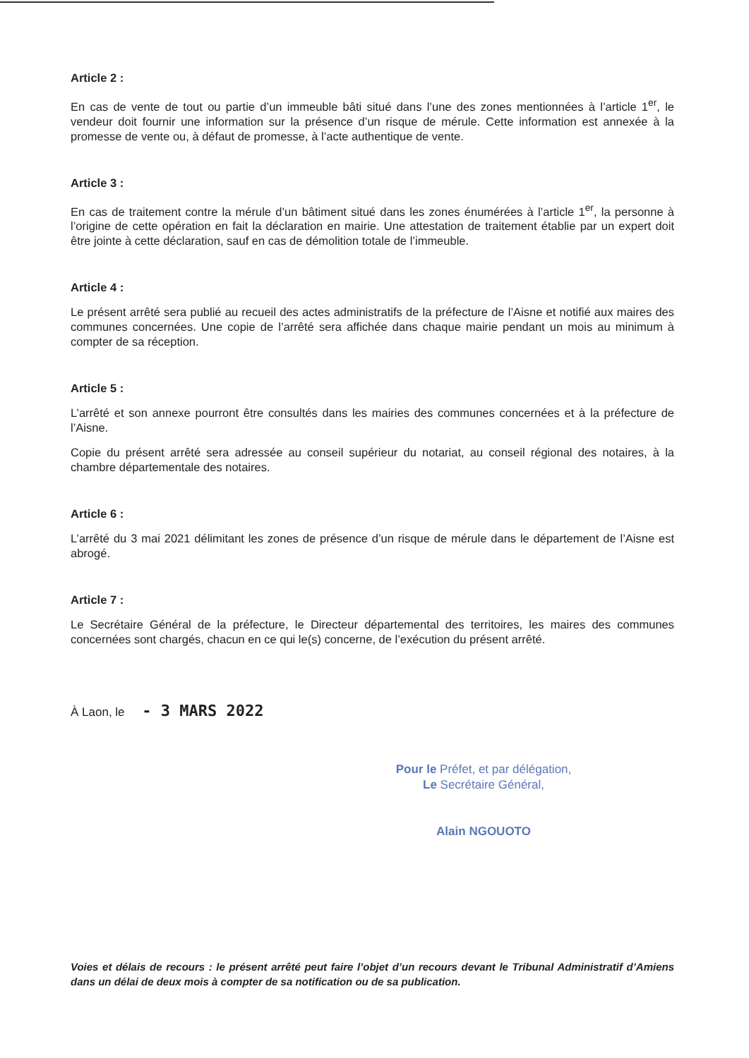Article 2 :
En cas de vente de tout ou partie d’un immeuble bâti situé dans l’une des zones mentionnées à l’article 1<sup>er</sup>, le vendeur doit fournir une information sur la présence d’un risque de mérule. Cette information est annexée à la promesse de vente ou, à défaut de promesse, à l’acte authentique de vente.
Article 3 :
En cas de traitement contre la mérule d’un bâtiment situé dans les zones énumérées à l’article 1<sup>er</sup>, la personne à l’origine de cette opération en fait la déclaration en mairie. Une attestation de traitement établie par un expert doit être jointe à cette déclaration, sauf en cas de démolition totale de l’immeuble.
Article 4 :
Le présent arrêté sera publié au recueil des actes administratifs de la préfecture de l’Aisne et notifié aux maires des communes concernées. Une copie de l’arrêté sera affichée dans chaque mairie pendant un mois au minimum à compter de sa réception.
Article 5 :
L’arrêté et son annexe pourront être consultés dans les mairies des communes concernées et à la préfecture de l’Aisne.
Copie du présent arrêté sera adressée au conseil supérieur du notariat, au conseil régional des notaires, à la chambre départementale des notaires.
Article 6 :
L’arrêté du 3 mai 2021 délimitant les zones de présence d’un risque de mérule dans le département de l’Aisne est abrogé.
Article 7 :
Le Secrétaire Général de la préfecture, le Directeur départemental des territoires, les maires des communes concernées sont chargés, chacun en ce qui le(s) concerne, de l’exécution du présent arrêté.
À Laon, le - 3 MARS 2022
Pour le Préfet, et par délégation,
Le Secrétaire Général,
Alain NGOUOTO
Voies et délais de recours : le présent arrêté peut faire l’objet d’un recours devant le Tribunal Administratif d’Amiens dans un délai de deux mois à compter de sa notification ou de sa publication.